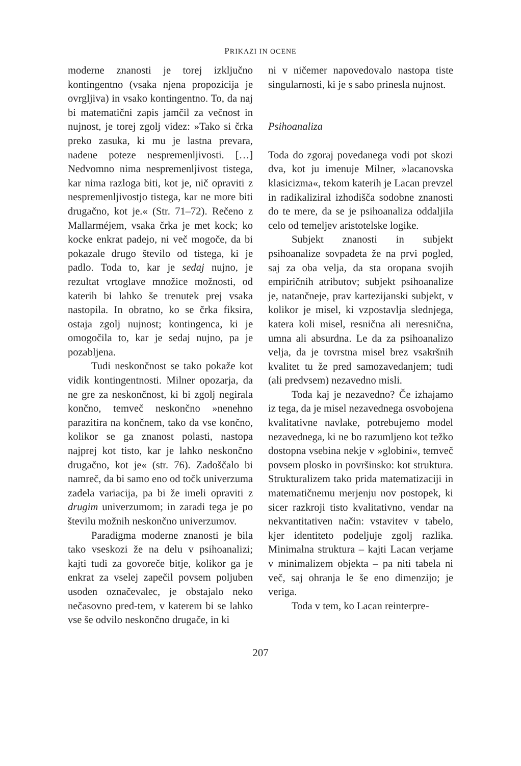PRIKAZI IN OCENE
moderne znanosti je torej izključno kontingentno (vsaka njena propozicija je ovrgljiva) in vsako kontingentno. To, da naj bi matematični zapis jamčil za večnost in nujnost, je torej zgolj videz: »Tako si črka preko zasuka, ki mu je lastna prevara, nadene poteze nespremenljivosti. […] Nedvomno nima nespremenljivost tistega, kar nima razloga biti, kot je, nič opraviti z nespremenljivostjo tistega, kar ne more biti drugačno, kot je.« (Str. 71–72). Rečeno z Mallarméjem, vsaka črka je met kock; ko kocke enkrat padejo, ni več mogoče, da bi pokazale drugo število od tistega, ki je padlo. Toda to, kar je sedaj nujno, je rezultat vrtoglave množice možnosti, od katerih bi lahko še trenutek prej vsaka nastopila. In obratno, ko se črka fiksira, ostaja zgolj nujnost; kontingenca, ki je omogočila to, kar je sedaj nujno, pa je pozabljena.
Tudi neskončnost se tako pokaže kot vidik kontingentnosti. Milner opozarja, da ne gre za neskončnost, ki bi zgolj negirala končno, temveč neskončno »nenehno parazitira na končnem, tako da vse končno, kolikor se ga znanost polasti, nastopa najprej kot tisto, kar je lahko neskončno drugačno, kot je« (str. 76). Zadoščalo bi namreč, da bi samo eno od točk univerzuma zadela variacija, pa bi že imeli opraviti z drugim univerzumom; in zaradi tega je po številu možnih neskončno univerzumov.
Paradigma moderne znanosti je bila tako vseskozi že na delu v psihoanalizi; kajti tudi za govoreče bitje, kolikor ga je enkrat za vselej zapečil povsem poljuben usoden označevalec, je obstajalo neko nečasovno pred-tem, v katerem bi se lahko vse še odvilo neskončno drugače, in ki
ni v ničemer napovedovalo nastopa tiste singularnosti, ki je s sabo prinesla nujnost.
Psihoanaliza
Toda do zgoraj povedanega vodi pot skozi dva, kot ju imenuje Milner, »lacanovska klasicizma«, tekom katerih je Lacan prevzel in radikaliziral izhodišča sodobne znanosti do te mere, da se je psihoanaliza oddaljila celo od temeljev aristotelske logike.
Subjekt znanosti in subjekt psihoanalize sovpadeta že na prvi pogled, saj za oba velja, da sta oropana svojih empiričnih atributov; subjekt psihoanalize je, natančneje, prav kartezijanski subjekt, v kolikor je misel, ki vzpostavlja slednjega, katera koli misel, resnična ali neresnična, umna ali absurdna. Le da za psihoanalizo velja, da je tovrstna misel brez vsakršnih kvalitet tu že pred samozavedanjem; tudi (ali predvsem) nezavedno misli.
Toda kaj je nezavedno? Če izhajamo iz tega, da je misel nezavednega osvobojena kvalitativne navlake, potrebujemo model nezavednega, ki ne bo razumljeno kot težko dostopna vsebina nekje v »globini«, temveč povsem plosko in površinsko: kot struktura. Strukturalizem tako prida matematizaciji in matematičnemu merjenju nov postopek, ki sicer razkroji tisto kvalitativno, vendar na nekvantitativen način: vstavitev v tabelo, kjer identiteto podeljuje zgolj razlika. Minimalna struktura – kajti Lacan verjame v minimalizem objekta – pa niti tabela ni več, saj ohranja le še eno dimenzijo; je veriga.
Toda v tem, ko Lacan reinterpre-
207